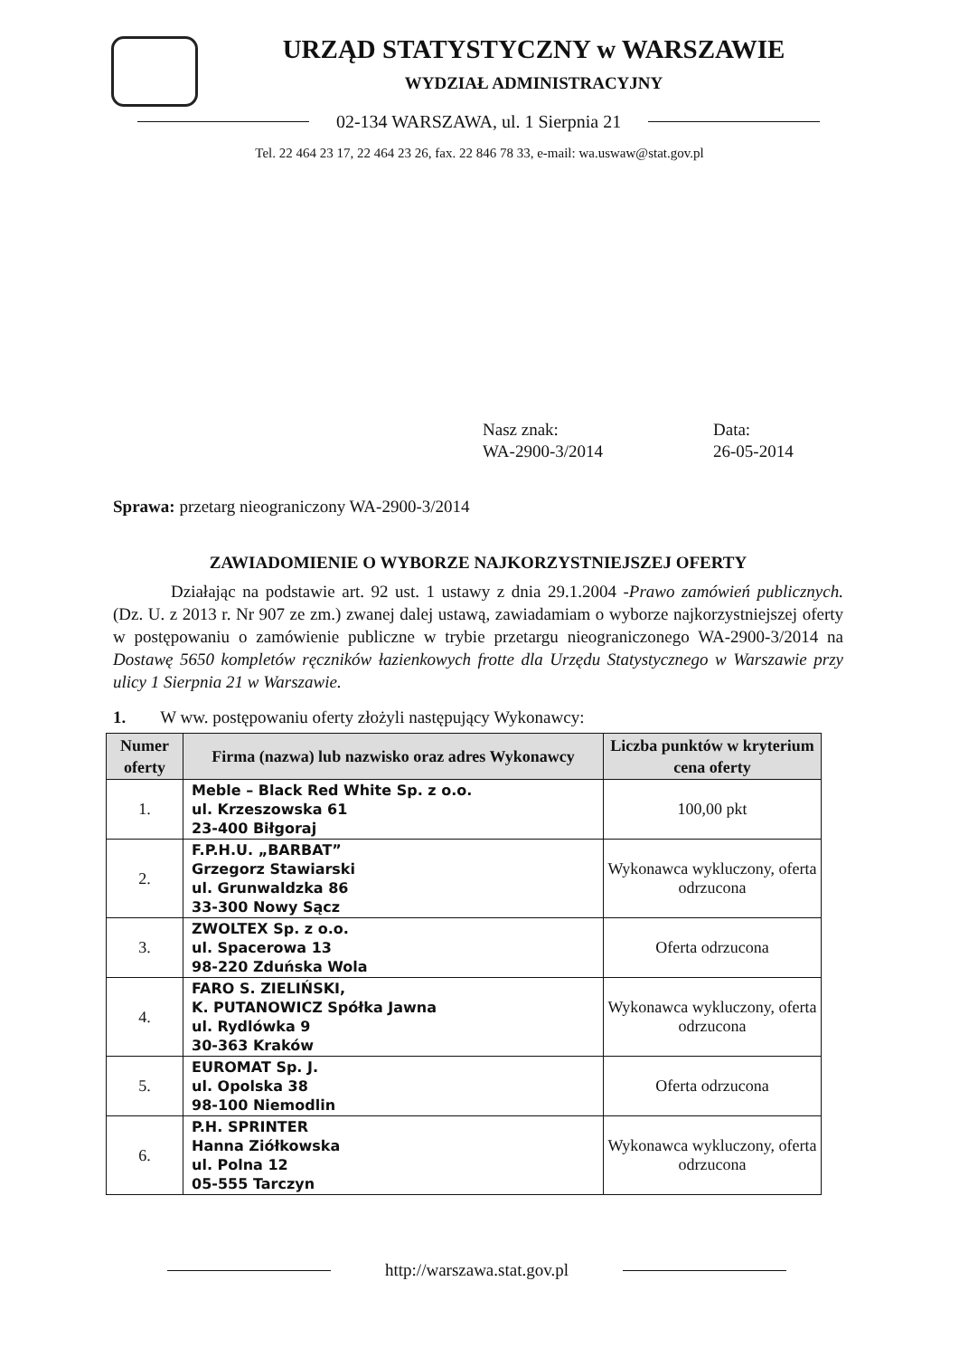URZĄD STATYSTYCZNY w WARSZAWIE
WYDZIAŁ ADMINISTRACYJNY
02-134 WARSZAWA, ul. 1 Sierpnia 21
Tel. 22 464 23 17, 22 464 23 26, fax. 22 846 78 33, e-mail: wa.uswaw@stat.gov.pl
Nasz znak:
WA-2900-3/2014
Data:
26-05-2014
Sprawa: przetarg nieograniczony WA-2900-3/2014
ZAWIADOMIENIE O WYBORZE NAJKORZYSTNIEJSZEJ OFERTY
Działając na podstawie art. 92 ust. 1 ustawy z dnia 29.1.2004 -Prawo zamówień publicznych. (Dz. U. z 2013 r. Nr 907 ze zm.) zwanej dalej ustawą, zawiadamiam o wyborze najkorzystniejszej oferty w postępowaniu o zamówienie publiczne w trybie przetargu nieograniczonego WA-2900-3/2014 na Dostawę 5650 kompletów ręczników łazienkowych frotte dla Urzędu Statystycznego w Warszawie przy ulicy 1 Sierpnia 21 w Warszawie.
1. W ww. postępowaniu oferty złożyli następujący Wykonawcy:
| Numer oferty | Firma (nazwa) lub nazwisko oraz adres Wykonawcy | Liczba punktów w kryterium cena oferty |
| --- | --- | --- |
| 1. | Meble – Black Red White Sp. z o.o. ul. Krzeszowska 61 23-400 Biłgoraj | 100,00 pkt |
| 2. | F.P.H.U. „BARBAT” Grzegorz Stawiarski ul. Grunwaldzka 86 33-300 Nowy Sącz | Wykonawca wykluczony, oferta odrzucona |
| 3. | ZWOLTEX Sp. z o.o. ul. Spacerowa 13 98-220 Zduńska Wola | Oferta odrzucona |
| 4. | FARO S. ZIELIŃSKI, K. PUTANOWICZ Spółka Jawna ul. Rydlówka 9 30-363 Kraków | Wykonawca wykluczony, oferta odrzucona |
| 5. | EUROMAT Sp. J. ul. Opolska 38 98-100 Niemodlin | Oferta odrzucona |
| 6. | P.H. SPRINTER Hanna Ziółkowska ul. Polna 12 05-555 Tarczyn | Wykonawca wykluczony, oferta odrzucona |
http://warszawa.stat.gov.pl